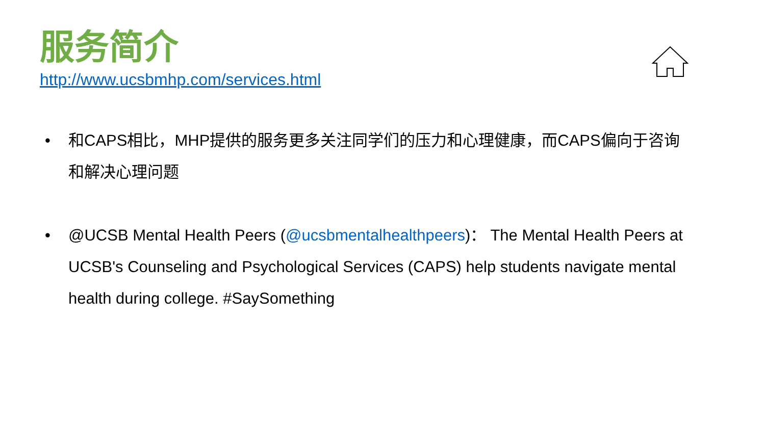服务简介
http://www.ucsbmhp.com/services.html
• 和CAPS相比，MHP提供的服务更多关注同学们的压力和心理健康，而CAPS偏向于咨询和解决心理问题
• @UCSB Mental Health Peers (@ucsbmentalhealthpeers)： The Mental Health Peers at UCSB's Counseling and Psychological Services (CAPS) help students navigate mental health during college. #SaySomething